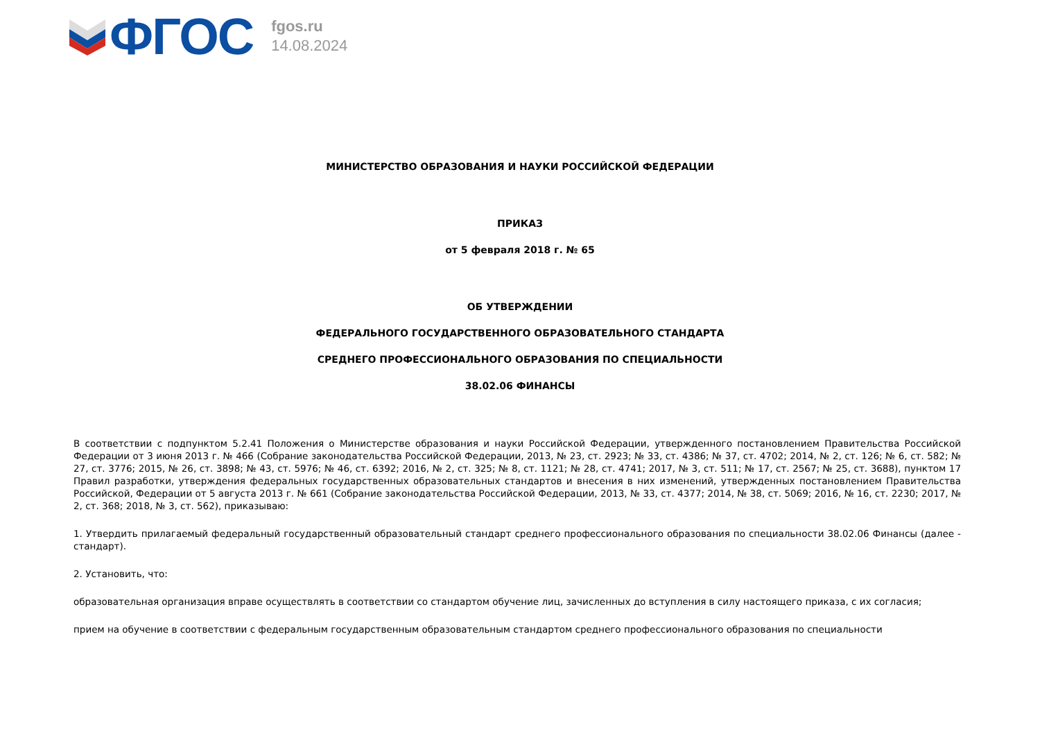ФГОС
fgos.ru
14.08.2024
МИНИСТЕРСТВО ОБРАЗОВАНИЯ И НАУКИ РОССИЙСКОЙ ФЕДЕРАЦИИ
ПРИКАЗ
от 5 февраля 2018 г. № 65
ОБ УТВЕРЖДЕНИИ
ФЕДЕРАЛЬНОГО ГОСУДАРСТВЕННОГО ОБРАЗОВАТЕЛЬНОГО СТАНДАРТА
СРЕДНЕГО ПРОФЕССИОНАЛЬНОГО ОБРАЗОВАНИЯ ПО СПЕЦИАЛЬНОСТИ
38.02.06 ФИНАНСЫ
В соответствии с подпунктом 5.2.41 Положения о Министерстве образования и науки Российской Федерации, утвержденного постановлением Правительства Российской Федерации от 3 июня 2013 г. № 466 (Собрание законодательства Российской Федерации, 2013, № 23, ст. 2923; № 33, ст. 4386; № 37, ст. 4702; 2014, № 2, ст. 126; № 6, ст. 582; № 27, ст. 3776; 2015, № 26, ст. 3898; № 43, ст. 5976; № 46, ст. 6392; 2016, № 2, ст. 325; № 8, ст. 1121; № 28, ст. 4741; 2017, № 3, ст. 511; № 17, ст. 2567; № 25, ст. 3688), пунктом 17 Правил разработки, утверждения федеральных государственных образовательных стандартов и внесения в них изменений, утвержденных постановлением Правительства Российской, Федерации от 5 августа 2013 г. № 661 (Собрание законодательства Российской Федерации, 2013, № 33, ст. 4377; 2014, № 38, ст. 5069; 2016, № 16, ст. 2230; 2017, № 2, ст. 368; 2018, № 3, ст. 562), приказываю:
1. Утвердить прилагаемый федеральный государственный образовательный стандарт среднего профессионального образования по специальности 38.02.06 Финансы (далее - стандарт).
2. Установить, что:
образовательная организация вправе осуществлять в соответствии со стандартом обучение лиц, зачисленных до вступления в силу настоящего приказа, с их согласия;
прием на обучение в соответствии с федеральным государственным образовательным стандартом среднего профессионального образования по специальности